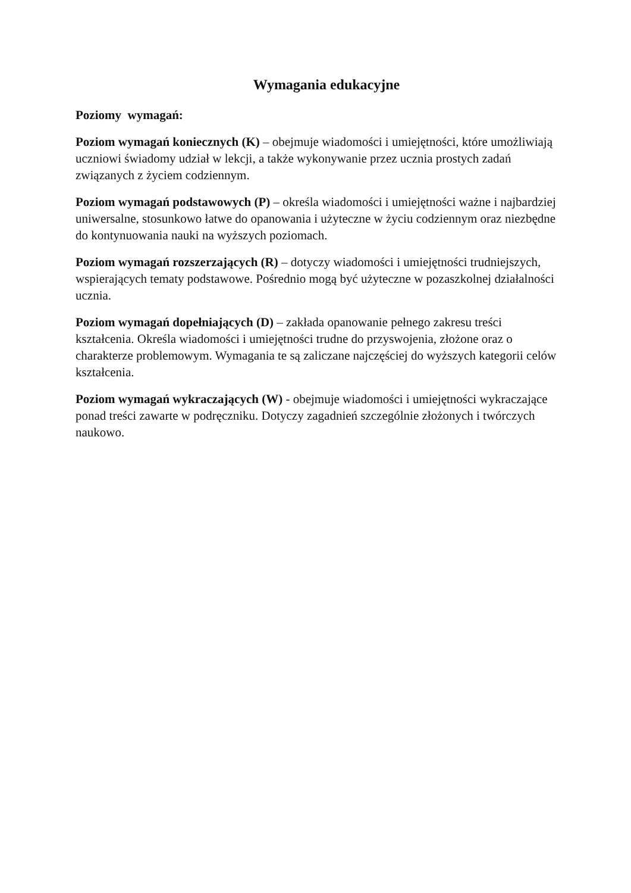Wymagania edukacyjne
Poziomy wymagań:
Poziom wymagań koniecznych (K) – obejmuje wiadomości i umiejętności, które umożliwiają uczniowi świadomy udział w lekcji, a także wykonywanie przez ucznia prostych zadań związanych z życiem codziennym.
Poziom wymagań podstawowych (P) – określa wiadomości i umiejętności ważne i najbardziej uniwersalne, stosunkowo łatwe do opanowania i użyteczne w życiu codziennym oraz niezbędne do kontynuowania nauki na wyższych poziomach.
Poziom wymagań rozszerzających (R) – dotyczy wiadomości i umiejętności trudniejszych, wspierających tematy podstawowe. Pośrednio mogą być użyteczne w pozaszkolnej działalności ucznia.
Poziom wymagań dopełniających (D) – zakłada opanowanie pełnego zakresu treści kształcenia. Określa wiadomości i umiejętności trudne do przyswojenia, złożone oraz o charakterze problemowym. Wymagania te są zaliczane najczęściej do wyższych kategorii celów kształcenia.
Poziom wymagań wykraczających (W) - obejmuje wiadomości i umiejętności wykraczające ponad treści zawarte w podręczniku. Dotyczy zagadnień szczególnie złożonych i twórczych naukowo.